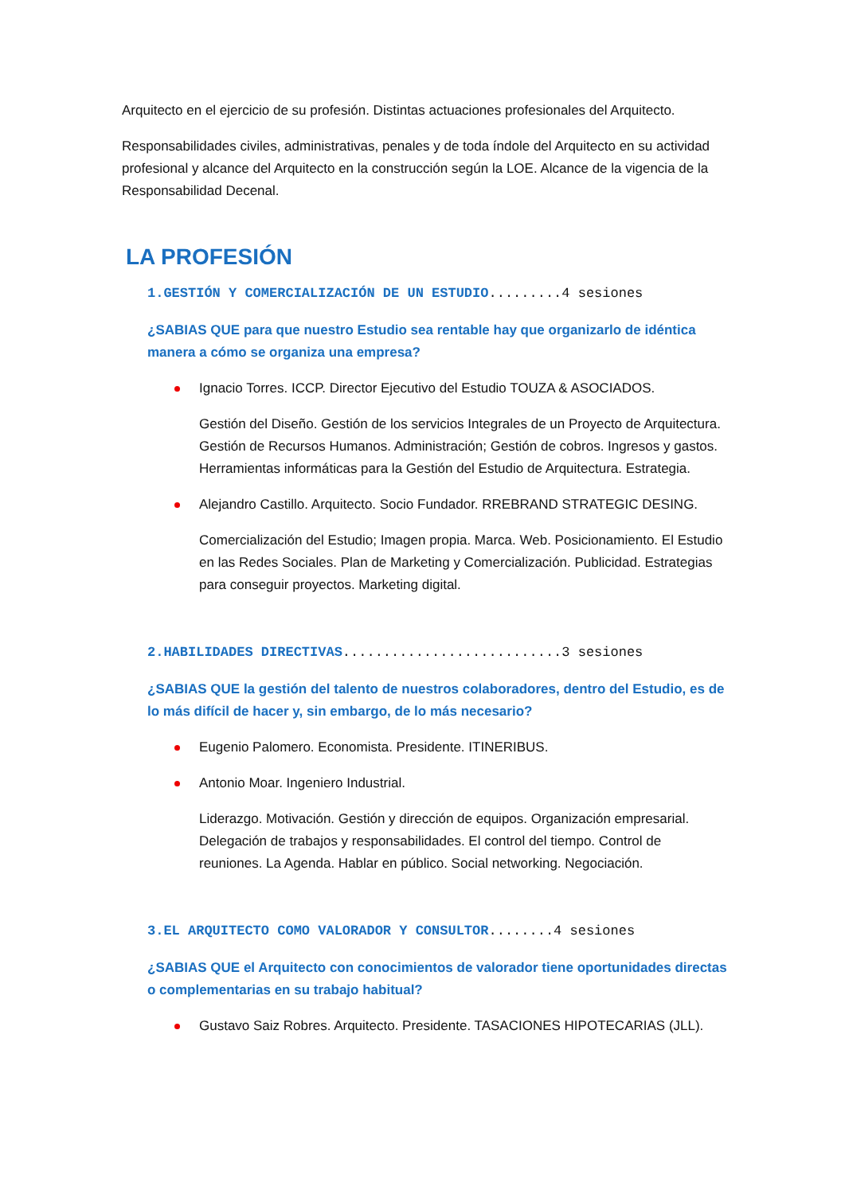Arquitecto en el ejercicio de su profesión. Distintas actuaciones profesionales del Arquitecto.
Responsabilidades civiles, administrativas, penales y de toda índole del Arquitecto en su actividad profesional y alcance del Arquitecto en la construcción según la LOE. Alcance de la vigencia de la Responsabilidad Decenal.
LA PROFESIÓN
1.GESTIÓN Y COMERCIALIZACIÓN DE UN ESTUDIO.........4 sesiones
¿SABIAS QUE para que nuestro Estudio sea rentable hay que organizarlo de idéntica manera a cómo se organiza una empresa?
Ignacio Torres. ICCP. Director Ejecutivo del Estudio TOUZA & ASOCIADOS.
Gestión del Diseño. Gestión de los servicios Integrales de un Proyecto de Arquitectura. Gestión de Recursos Humanos. Administración; Gestión de cobros. Ingresos y gastos. Herramientas informáticas para la Gestión del Estudio de Arquitectura. Estrategia.
Alejandro Castillo. Arquitecto. Socio Fundador. RREBRAND STRATEGIC DESING.
Comercialización del Estudio; Imagen propia. Marca. Web. Posicionamiento. El Estudio en las Redes Sociales. Plan de Marketing y Comercialización. Publicidad. Estrategias para conseguir proyectos. Marketing digital.
2.HABILIDADES DIRECTIVAS...........................3 sesiones
¿SABIAS QUE la gestión del talento de nuestros colaboradores, dentro del Estudio, es de lo más difícil de hacer y, sin embargo, de lo más necesario?
Eugenio Palomero. Economista. Presidente. ITINERIBUS.
Antonio Moar. Ingeniero Industrial.
Liderazgo. Motivación. Gestión y dirección de equipos. Organización empresarial. Delegación de trabajos y responsabilidades. El control del tiempo. Control de reuniones. La Agenda. Hablar en público. Social networking. Negociación.
3.EL ARQUITECTO COMO VALORADOR Y CONSULTOR........4 sesiones
¿SABIAS QUE el Arquitecto con conocimientos de valorador tiene oportunidades directas o complementarias en su trabajo habitual?
Gustavo Saiz Robres. Arquitecto. Presidente. TASACIONES HIPOTECARIAS (JLL).